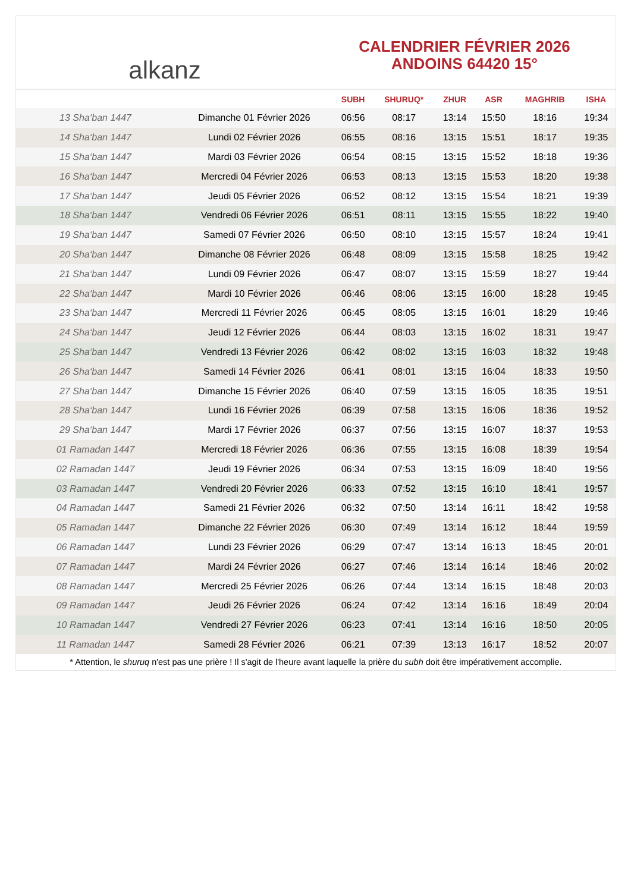alkanz
CALENDRIER FÉVRIER 2026
ANDOINS 64420 15°
| | | SUBH | SHURUQ* | ZHUR | ASR | MAGHRIB | ISHA |
| --- | --- | --- | --- | --- | --- | --- | --- |
| 13 Sha‘ban 1447 | Dimanche 01 Février 2026 | 06:56 | 08:17 | 13:14 | 15:50 | 18:16 | 19:34 |
| 14 Sha‘ban 1447 | Lundi 02 Février 2026 | 06:55 | 08:16 | 13:15 | 15:51 | 18:17 | 19:35 |
| 15 Sha‘ban 1447 | Mardi 03 Février 2026 | 06:54 | 08:15 | 13:15 | 15:52 | 18:18 | 19:36 |
| 16 Sha‘ban 1447 | Mercredi 04 Février 2026 | 06:53 | 08:13 | 13:15 | 15:53 | 18:20 | 19:38 |
| 17 Sha‘ban 1447 | Jeudi 05 Février 2026 | 06:52 | 08:12 | 13:15 | 15:54 | 18:21 | 19:39 |
| 18 Sha‘ban 1447 | Vendredi 06 Février 2026 | 06:51 | 08:11 | 13:15 | 15:55 | 18:22 | 19:40 |
| 19 Sha‘ban 1447 | Samedi 07 Février 2026 | 06:50 | 08:10 | 13:15 | 15:57 | 18:24 | 19:41 |
| 20 Sha‘ban 1447 | Dimanche 08 Février 2026 | 06:48 | 08:09 | 13:15 | 15:58 | 18:25 | 19:42 |
| 21 Sha‘ban 1447 | Lundi 09 Février 2026 | 06:47 | 08:07 | 13:15 | 15:59 | 18:27 | 19:44 |
| 22 Sha‘ban 1447 | Mardi 10 Février 2026 | 06:46 | 08:06 | 13:15 | 16:00 | 18:28 | 19:45 |
| 23 Sha‘ban 1447 | Mercredi 11 Février 2026 | 06:45 | 08:05 | 13:15 | 16:01 | 18:29 | 19:46 |
| 24 Sha‘ban 1447 | Jeudi 12 Février 2026 | 06:44 | 08:03 | 13:15 | 16:02 | 18:31 | 19:47 |
| 25 Sha‘ban 1447 | Vendredi 13 Février 2026 | 06:42 | 08:02 | 13:15 | 16:03 | 18:32 | 19:48 |
| 26 Sha‘ban 1447 | Samedi 14 Février 2026 | 06:41 | 08:01 | 13:15 | 16:04 | 18:33 | 19:50 |
| 27 Sha‘ban 1447 | Dimanche 15 Février 2026 | 06:40 | 07:59 | 13:15 | 16:05 | 18:35 | 19:51 |
| 28 Sha‘ban 1447 | Lundi 16 Février 2026 | 06:39 | 07:58 | 13:15 | 16:06 | 18:36 | 19:52 |
| 29 Sha‘ban 1447 | Mardi 17 Février 2026 | 06:37 | 07:56 | 13:15 | 16:07 | 18:37 | 19:53 |
| 01 Ramadan 1447 | Mercredi 18 Février 2026 | 06:36 | 07:55 | 13:15 | 16:08 | 18:39 | 19:54 |
| 02 Ramadan 1447 | Jeudi 19 Février 2026 | 06:34 | 07:53 | 13:15 | 16:09 | 18:40 | 19:56 |
| 03 Ramadan 1447 | Vendredi 20 Février 2026 | 06:33 | 07:52 | 13:15 | 16:10 | 18:41 | 19:57 |
| 04 Ramadan 1447 | Samedi 21 Février 2026 | 06:32 | 07:50 | 13:14 | 16:11 | 18:42 | 19:58 |
| 05 Ramadan 1447 | Dimanche 22 Février 2026 | 06:30 | 07:49 | 13:14 | 16:12 | 18:44 | 19:59 |
| 06 Ramadan 1447 | Lundi 23 Février 2026 | 06:29 | 07:47 | 13:14 | 16:13 | 18:45 | 20:01 |
| 07 Ramadan 1447 | Mardi 24 Février 2026 | 06:27 | 07:46 | 13:14 | 16:14 | 18:46 | 20:02 |
| 08 Ramadan 1447 | Mercredi 25 Février 2026 | 06:26 | 07:44 | 13:14 | 16:15 | 18:48 | 20:03 |
| 09 Ramadan 1447 | Jeudi 26 Février 2026 | 06:24 | 07:42 | 13:14 | 16:16 | 18:49 | 20:04 |
| 10 Ramadan 1447 | Vendredi 27 Février 2026 | 06:23 | 07:41 | 13:14 | 16:16 | 18:50 | 20:05 |
| 11 Ramadan 1447 | Samedi 28 Février 2026 | 06:21 | 07:39 | 13:13 | 16:17 | 18:52 | 20:07 |
* Attention, le shuruq n'est pas une prière ! Il s'agit de l'heure avant laquelle la prière du subh doit être impérativement accomplie.